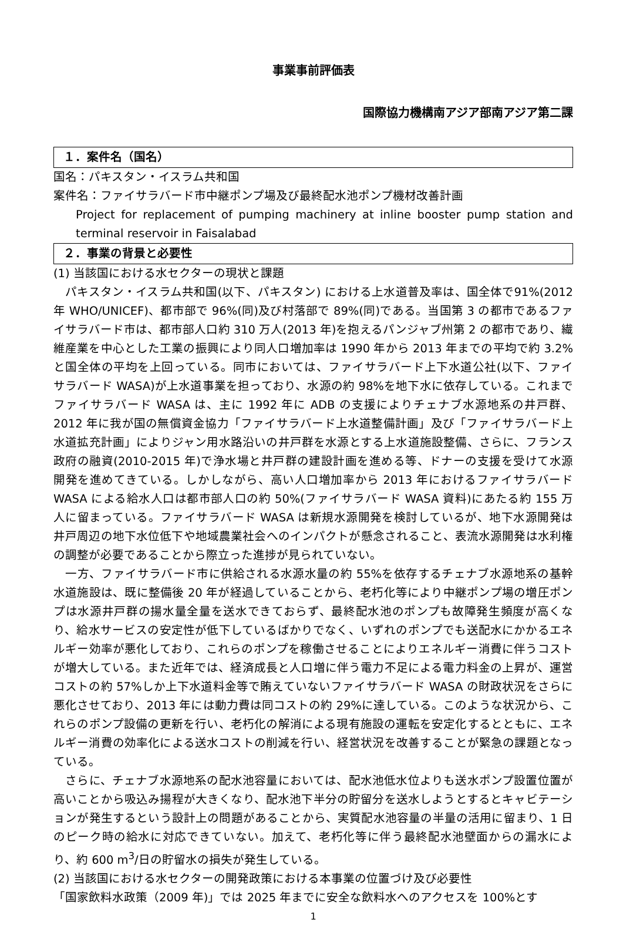事業事前評価表
国際協力機構南アジア部南アジア第二課
１．案件名（国名）
国名：パキスタン・イスラム共和国
案件名：ファイサラバード市中継ポンプ場及び最終配水池ポンプ機材改善計画
Project for replacement of pumping machinery at inline booster pump station and terminal reservoir in Faisalabad
２．事業の背景と必要性
(1) 当該国における水セクターの現状と課題
　パキスタン・イスラム共和国(以下、パキスタン) における上水道普及率は、国全体で91%(2012 年 WHO/UNICEF)、都市部で 96%(同)及び村落部で 89%(同)である。当国第 3 の都市であるファイサラバード市は、都市部人口約 310 万人(2013 年)を抱えるパンジャブ州第 2 の都市であり、繊維産業を中心とした工業の振興により同人口増加率は 1990 年から 2013 年までの平均で約 3.2%と国全体の平均を上回っている。同市においては、ファイサラバード上下水道公社(以下、ファイサラバード WASA)が上水道事業を担っており、水源の約 98%を地下水に依存している。これまでファイサラバード WASA は、主に 1992 年に ADB の支援によりチェナブ水源地系の井戸群、2012 年に我が国の無償資金協力「ファイサラバード上水道整備計画」及び「ファイサラバード上水道拡充計画」によりジャン用水路沿いの井戸群を水源とする上水道施設整備、さらに、フランス政府の融資(2010-2015 年)で浄水場と井戸群の建設計画を進める等、ドナーの支援を受けて水源開発を進めてきている。しかしながら、高い人口増加率から 2013 年におけるファイサラバード WASA による給水人口は都市部人口の約 50%(ファイサラバード WASA 資料)にあたる約 155 万人に留まっている。ファイサラバード WASA は新規水源開発を検討しているが、地下水源開発は井戸周辺の地下水位低下や地域農業社会へのインパクトが懸念されること、表流水源開発は水利権の調整が必要であることから際立った進捗が見られていない。
　一方、ファイサラバード市に供給される水源水量の約 55%を依存するチェナブ水源地系の基幹水道施設は、既に整備後 20 年が経過していることから、老朽化等により中継ポンプ場の増圧ポンプは水源井戸群の揚水量全量を送水できておらず、最終配水池のポンプも故障発生頻度が高くなり、給水サービスの安定性が低下しているばかりでなく、いずれのポンプでも送配水にかかるエネルギー効率が悪化しており、これらのポンプを稼働させることによりエネルギー消費に伴うコストが増大している。また近年では、経済成長と人口増に伴う電力不足による電力料金の上昇が、運営コストの約 57%しか上下水道料金等で賄えていないファイサラバード WASA の財政状況をさらに悪化させており、2013 年には動力費は同コストの約 29%に達している。このような状況から、これらのポンプ設備の更新を行い、老朽化の解消による現有施設の運転を安定化するとともに、エネルギー消費の効率化による送水コストの削減を行い、経営状況を改善することが緊急の課題となっている。
　さらに、チェナブ水源地系の配水池容量においては、配水池低水位よりも送水ポンプ設置位置が高いことから吸込み揚程が大きくなり、配水池下半分の貯留分を送水しようとするとキャビテーションが発生するという設計上の問題があることから、実質配水池容量の半量の活用に留まり、1 日のピーク時の給水に対応できていない。加えて、老朽化等に伴う最終配水池壁面からの漏水により、約 600 m<sup>3</sup>/日の貯留水の損失が発生している。
(2) 当該国における水セクターの開発政策における本事業の位置づけ及び必要性
「国家飲料水政策（2009 年)」では 2025 年までに安全な飲料水へのアクセスを 100%とす
1